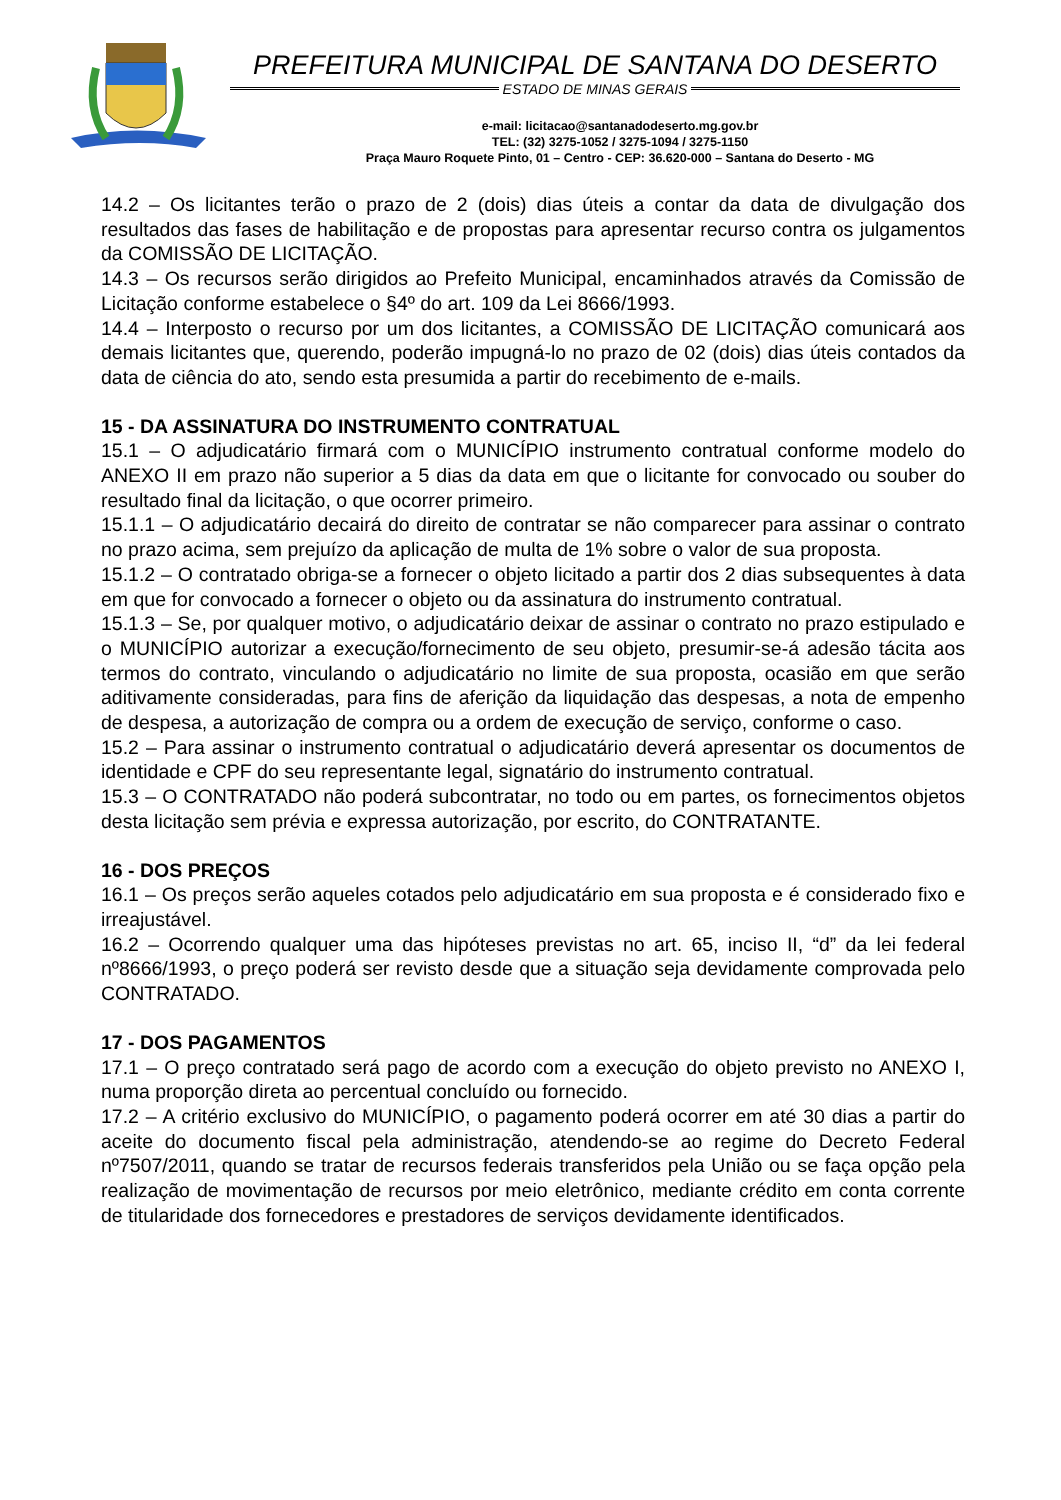PREFEITURA MUNICIPAL DE SANTANA DO DESERTO
ESTADO DE MINAS GERAIS
e-mail: licitacao@santanadodeserto.mg.gov.br
TEL: (32) 3275-1052 / 3275-1094 / 3275-1150
Praça Mauro Roquete Pinto, 01 – Centro - CEP: 36.620-000 – Santana do Deserto - MG
14.2 – Os licitantes terão o prazo de 2 (dois) dias úteis a contar da data de divulgação dos resultados das fases de habilitação e de propostas para apresentar recurso contra os julgamentos da COMISSÃO DE LICITAÇÃO.
14.3 – Os recursos serão dirigidos ao Prefeito Municipal, encaminhados através da Comissão de Licitação conforme estabelece o §4º do art. 109 da Lei 8666/1993.
14.4 – Interposto o recurso por um dos licitantes, a COMISSÃO DE LICITAÇÃO comunicará aos demais licitantes que, querendo, poderão impugná-lo no prazo de 02 (dois) dias úteis contados da data de ciência do ato, sendo esta presumida a partir do recebimento de e-mails.
15 - DA ASSINATURA DO INSTRUMENTO CONTRATUAL
15.1 – O adjudicatário firmará com o MUNICÍPIO instrumento contratual conforme modelo do ANEXO II em prazo não superior a 5 dias da data em que o licitante for convocado ou souber do resultado final da licitação, o que ocorrer primeiro.
15.1.1 – O adjudicatário decairá do direito de contratar se não comparecer para assinar o contrato no prazo acima, sem prejuízo da aplicação de multa de 1% sobre o valor de sua proposta.
15.1.2 – O contratado obriga-se a fornecer o objeto licitado a partir dos 2 dias subsequentes à data em que for convocado a fornecer o objeto ou da assinatura do instrumento contratual.
15.1.3 – Se, por qualquer motivo, o adjudicatário deixar de assinar o contrato no prazo estipulado e o MUNICÍPIO autorizar a execução/fornecimento de seu objeto, presumir-se-á adesão tácita aos termos do contrato, vinculando o adjudicatário no limite de sua proposta, ocasião em que serão aditivamente consideradas, para fins de aferição da liquidação das despesas, a nota de empenho de despesa, a autorização de compra ou a ordem de execução de serviço, conforme o caso.
15.2 – Para assinar o instrumento contratual o adjudicatário deverá apresentar os documentos de identidade e CPF do seu representante legal, signatário do instrumento contratual.
15.3 – O CONTRATADO não poderá subcontratar, no todo ou em partes, os fornecimentos objetos desta licitação sem prévia e expressa autorização, por escrito, do CONTRATANTE.
16 - DOS PREÇOS
16.1 – Os preços serão aqueles cotados pelo adjudicatário em sua proposta e é considerado fixo e irreajustável.
16.2 – Ocorrendo qualquer uma das hipóteses previstas no art. 65, inciso II, “d” da lei federal nº8666/1993, o preço poderá ser revisto desde que a situação seja devidamente comprovada pelo CONTRATADO.
17 - DOS PAGAMENTOS
17.1 – O preço contratado será pago de acordo com a execução do objeto previsto no ANEXO I, numa proporção direta ao percentual concluído ou fornecido.
17.2 – A critério exclusivo do MUNICÍPIO, o pagamento poderá ocorrer em até 30 dias a partir do aceite do documento fiscal pela administração, atendendo-se ao regime do Decreto Federal nº7507/2011, quando se tratar de recursos federais transferidos pela União ou se faça opção pela realização de movimentação de recursos por meio eletrônico, mediante crédito em conta corrente de titularidade dos fornecedores e prestadores de serviços devidamente identificados.